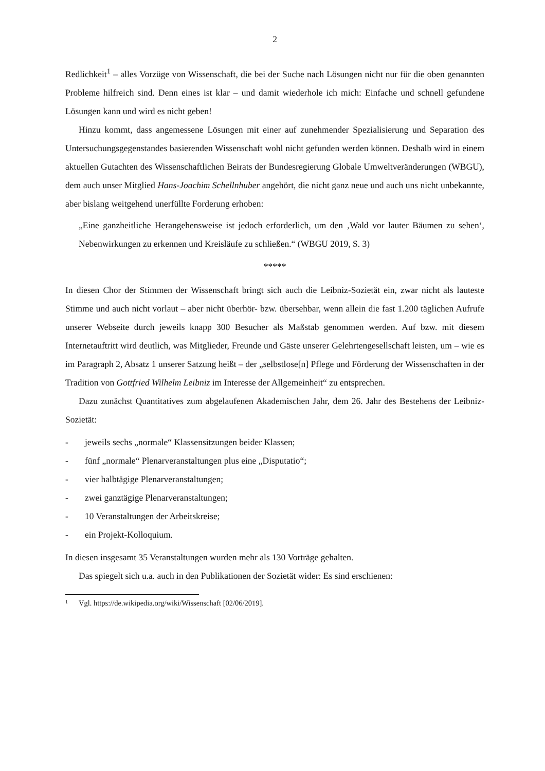2
Redlichkeit<sup>1</sup> – alles Vorzüge von Wissenschaft, die bei der Suche nach Lösungen nicht nur für die oben genannten Probleme hilfreich sind. Denn eines ist klar – und damit wiederhole ich mich: Einfache und schnell gefundene Lösungen kann und wird es nicht geben!
Hinzu kommt, dass angemessene Lösungen mit einer auf zunehmender Spezialisierung und Separation des Untersuchungsgegenstandes basierenden Wissenschaft wohl nicht gefunden werden können. Deshalb wird in einem aktuellen Gutachten des Wissenschaftlichen Beirats der Bundesregierung Globale Umweltveränderungen (WBGU), dem auch unser Mitglied Hans-Joachim Schellnhuber angehört, die nicht ganz neue und auch uns nicht unbekannte, aber bislang weitgehend unerfüllte Forderung erhoben:
„Eine ganzheitliche Herangehensweise ist jedoch erforderlich, um den ‚Wald vor lauter Bäumen zu sehen‘, Nebenwirkungen zu erkennen und Kreisläufe zu schließen.“ (WBGU 2019, S. 3)
*****
In diesen Chor der Stimmen der Wissenschaft bringt sich auch die Leibniz-Sozietät ein, zwar nicht als lauteste Stimme und auch nicht vorlaut – aber nicht überhör- bzw. übersehbar, wenn allein die fast 1.200 täglichen Aufrufe unserer Webseite durch jeweils knapp 300 Besucher als Maßstab genommen werden. Auf bzw. mit diesem Internetauftritt wird deutlich, was Mitglieder, Freunde und Gäste unserer Gelehrtengesellschaft leisten, um – wie es im Paragraph 2, Absatz 1 unserer Satzung heißt – der „selbstlose[n] Pflege und Förderung der Wissenschaften in der Tradition von Gottfried Wilhelm Leibniz im Interesse der Allgemeinheit“ zu entsprechen.
Dazu zunächst Quantitatives zum abgelaufenen Akademischen Jahr, dem 26. Jahr des Bestehens der Leibniz-Sozietät:
- jeweils sechs „normale“ Klassensitzungen beider Klassen;
- fünf „normale“ Plenarveranstaltungen plus eine „Disputatio“;
- vier halbtägige Plenarveranstaltungen;
- zwei ganztägige Plenarveranstaltungen;
- 10 Veranstaltungen der Arbeitskreise;
- ein Projekt-Kolloquium.
In diesen insgesamt 35 Veranstaltungen wurden mehr als 130 Vorträge gehalten.
Das spiegelt sich u.a. auch in den Publikationen der Sozietät wider: Es sind erschienen:
<sup>1</sup> Vgl. https://de.wikipedia.org/wiki/Wissenschaft [02/06/2019].